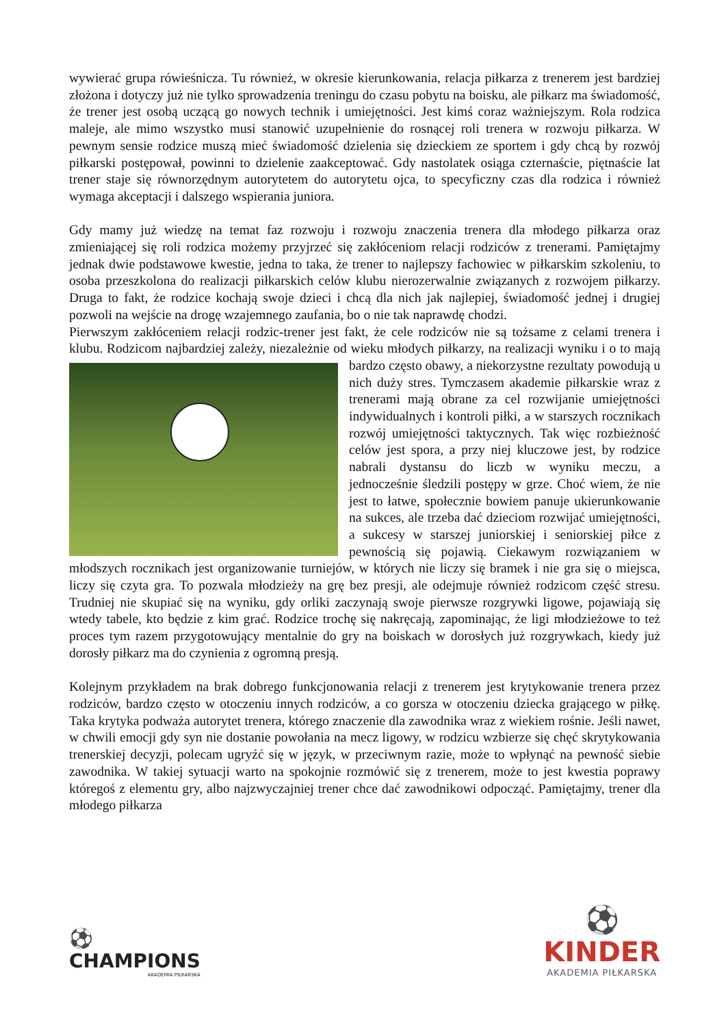wywierać grupa rówieśnicza. Tu również, w okresie kierunkowania, relacja piłkarza z trenerem jest bardziej złożona i dotyczy już nie tylko sprowadzenia treningu do czasu pobytu na boisku, ale piłkarz ma świadomość, że trener jest osobą uczącą go nowych technik i umiejętności. Jest kimś coraz ważniejszym. Rola rodzica maleje, ale mimo wszystko musi stanowić uzupełnienie do rosnącej roli trenera w rozwoju piłkarza. W pewnym sensie rodzice muszą mieć świadomość dzielenia się dzieckiem ze sportem i gdy chcą by rozwój piłkarski postępował, powinni to dzielenie zaakceptować. Gdy nastolatek osiąga czternaście, piętnaście lat trener staje się równorzędnym autorytetem do autorytetu ojca, to specyficzny czas dla rodzica i również wymaga akceptacji i dalszego wspierania juniora.
Gdy mamy już wiedzę na temat faz rozwoju i rozwoju znaczenia trenera dla młodego piłkarza oraz zmieniającej się roli rodzica możemy przyjrzeć się zakłóceniom relacji rodziców z trenerami. Pamiętajmy jednak dwie podstawowe kwestie, jedna to taka, że trener to najlepszy fachowiec w piłkarskim szkoleniu, to osoba przeszkolona do realizacji piłkarskich celów klubu nierozerwalnie związanych z rozwojem piłkarzy. Druga to fakt, że rodzice kochają swoje dzieci i chcą dla nich jak najlepiej, świadomość jednej i drugiej pozwoli na wejście na drogę wzajemnego zaufania, bo o nie tak naprawdę chodzi.
Pierwszym zakłóceniem relacji rodzic-trener jest fakt, że cele rodziców nie są tożsame z celami trenera i klubu. Rodzicom najbardziej zależy, niezależnie od wieku młodych piłkarzy, na realizacji wyniku i o to mają bardzo często obawy, a niekorzystne rezultaty powodują u nich duży stres. Tymczasem akademie piłkarskie wraz z trenerami mają obrane za cel rozwijanie umiejętności indywidualnych i kontroli piłki, a w starszych rocznikach rozwój umiejętności taktycznych. Tak więc rozbieżność celów jest spora, a przy niej kluczowe jest, by rodzice nabrali dystansu do liczb w wyniku meczu, a jednocześnie śledzili postępy w grze. Choć wiem, że nie jest to łatwe, społecznie bowiem panuje ukierunkowanie na sukces, ale trzeba dać dzieciom rozwijać umiejętności, a sukcesy w starszej juniorskiej i seniorskiej piłce z pewnością się pojawią. Ciekawym rozwiązaniem w młodszych rocznikach jest organizowanie turniejów, w których nie liczy się bramek i nie gra się o miejsca, liczy się czyta gra. To pozwala młodzieży na grę bez presji, ale odejmuje również rodzicom część stresu. Trudniej nie skupiać się na wyniku, gdy orliki zaczynają swoje pierwsze rozgrywki ligowe, pojawiają się wtedy tabele, kto będzie z kim grać. Rodzice trochę się nakręcają, zapominając, że ligi młodzieżowe to też proces tym razem przygotowujący mentalnie do gry na boiskach w dorosłych już rozgrywkach, kiedy już dorosły piłkarz ma do czynienia z ogromną presją.
Kolejnym przykładem na brak dobrego funkcjonowania relacji z trenerem jest krytykowanie trenera przez rodziców, bardzo często w otoczeniu innych rodziców, a co gorsza w otoczeniu dziecka grającego w piłkę. Taka krytyka podważa autorytet trenera, którego znaczenie dla zawodnika wraz z wiekiem rośnie. Jeśli nawet, w chwili emocji gdy syn nie dostanie powołania na mecz ligowy, w rodzicu wzbierze się chęć skrytykowania trenerskiej decyzji, polecam ugryźć się w język, w przeciwnym razie, może to wpłynąć na pewność siebie zawodnika. W takiej sytuacji warto na spokojnie rozmówić się z trenerem, może to jest kwestia poprawy któregoś z elementu gry, albo najzwyczajniej trener chce dać zawodnikowi odpocząć. Pamiętajmy, trener dla młodego piłkarza
⚽
CHAMPIONS
AKADEMIA PIŁKARSKA
⚽
KINDER
AKADEMIA PIŁKARSKA